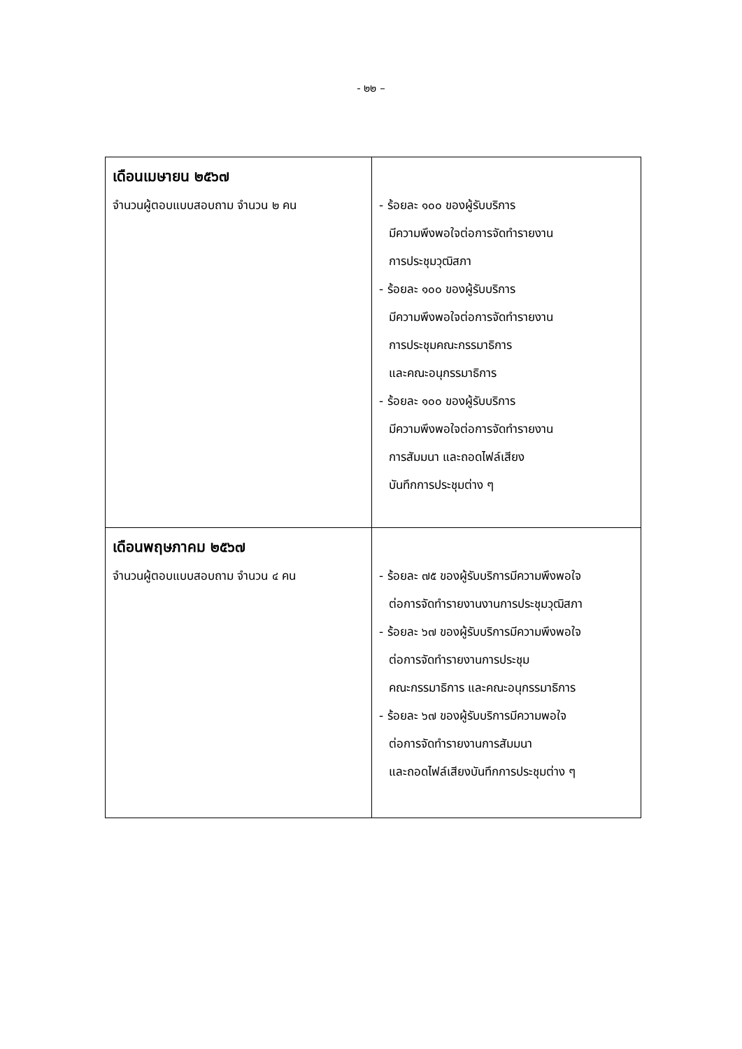- ๒๒ –
| เดือนเมษายน ๒๕๖๗ จำนวนผู้ตอบแบบสอบถาม จำนวน ๒ คน | - ร้อยละ ๑๐๐ ของผู้รับบริการ มีความพึงพอใจต่อการจัดทำรายงาน การประชุมวุฒิสภา - ร้อยละ ๑๐๐ ของผู้รับบริการ มีความพึงพอใจต่อการจัดทำรายงาน การประชุมคณะกรรมาธิการ และคณะอนุกรรมาธิการ - ร้อยละ ๑๐๐ ของผู้รับบริการ มีความพึงพอใจต่อการจัดทำรายงาน การสัมมนา และถอดไฟล์เสียง บันทึกการประชุมต่าง ๆ |
| เดือนพฤษภาคม ๒๕๖๗ จำนวนผู้ตอบแบบสอบถาม จำนวน ๔ คน | - ร้อยละ ๗๕ ของผู้รับบริการมีความพึงพอใจ ต่อการจัดทำรายงานงานการประชุมวุฒิสภา - ร้อยละ ๖๗ ของผู้รับบริการมีความพึงพอใจ ต่อการจัดทำรายงานการประชุม คณะกรรมาธิการ และคณะอนุกรรมาธิการ - ร้อยละ ๖๗ ของผู้รับบริการมีความพอใจ ต่อการจัดทำรายงานการสัมมนา และถอดไฟล์เสียงบันทึกการประชุมต่าง ๆ |